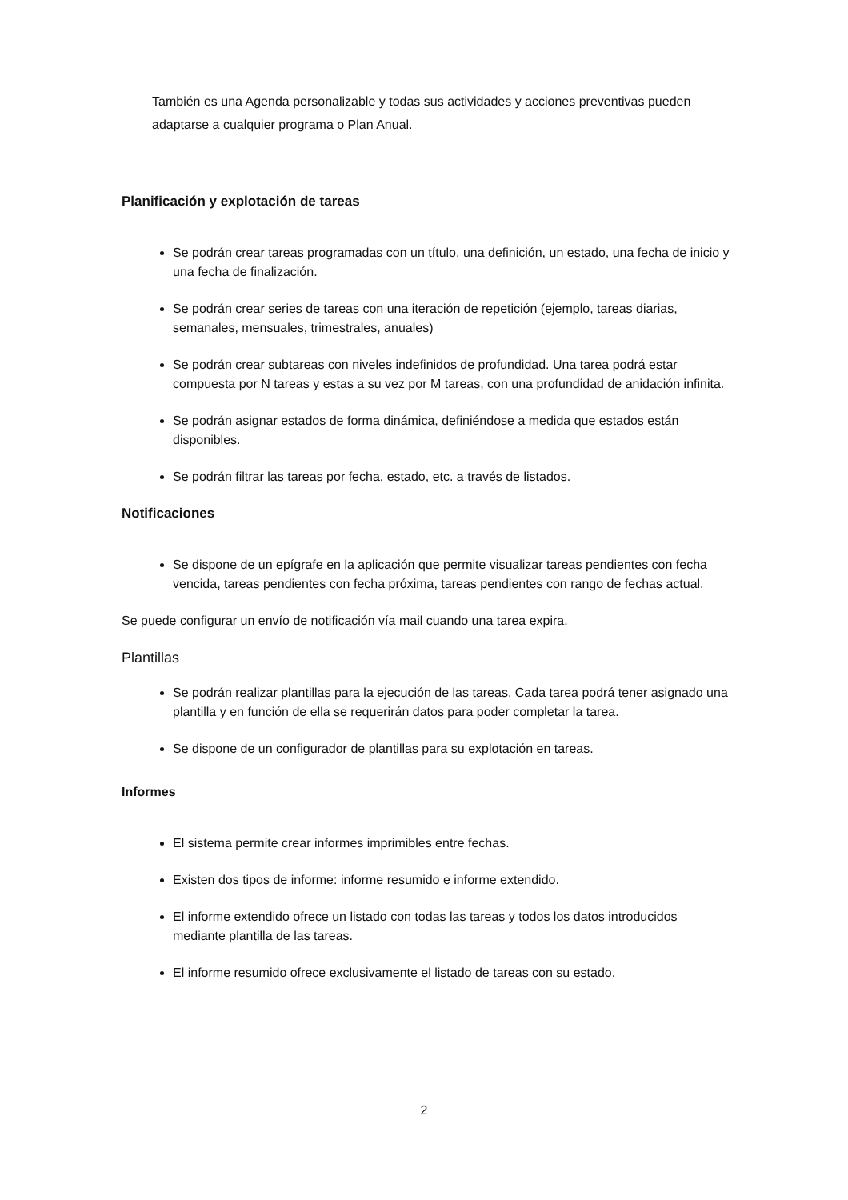También es una Agenda personalizable y todas sus actividades y acciones preventivas pueden adaptarse a cualquier programa o Plan Anual.
Planificación y explotación de tareas
Se podrán crear tareas programadas con un título, una definición, un estado, una fecha de inicio y una fecha de finalización.
Se podrán crear series de tareas con una iteración de repetición (ejemplo, tareas diarias, semanales, mensuales, trimestrales, anuales)
Se podrán crear subtareas con niveles indefinidos de profundidad. Una tarea podrá estar compuesta por N tareas y estas a su vez por M tareas, con una profundidad de anidación infinita.
Se podrán asignar estados de forma dinámica, definiéndose a medida que estados están disponibles.
Se podrán filtrar las tareas por fecha, estado, etc. a través de listados.
Notificaciones
Se dispone de un epígrafe en la aplicación que permite visualizar tareas pendientes con fecha vencida, tareas pendientes con fecha próxima, tareas pendientes con rango de fechas actual.
Se puede configurar un envío de notificación vía mail cuando una tarea expira.
Plantillas
Se podrán realizar plantillas para la ejecución de las tareas. Cada tarea podrá tener asignado una plantilla y en función de ella se requerirán datos para poder completar la tarea.
Se dispone de un configurador de plantillas para su explotación en tareas.
Informes
El sistema permite crear informes imprimibles entre fechas.
Existen dos tipos de informe: informe resumido e informe extendido.
El informe extendido ofrece un listado con todas las tareas y todos los datos introducidos mediante plantilla de las tareas.
El informe resumido ofrece exclusivamente el listado de tareas con su estado.
2